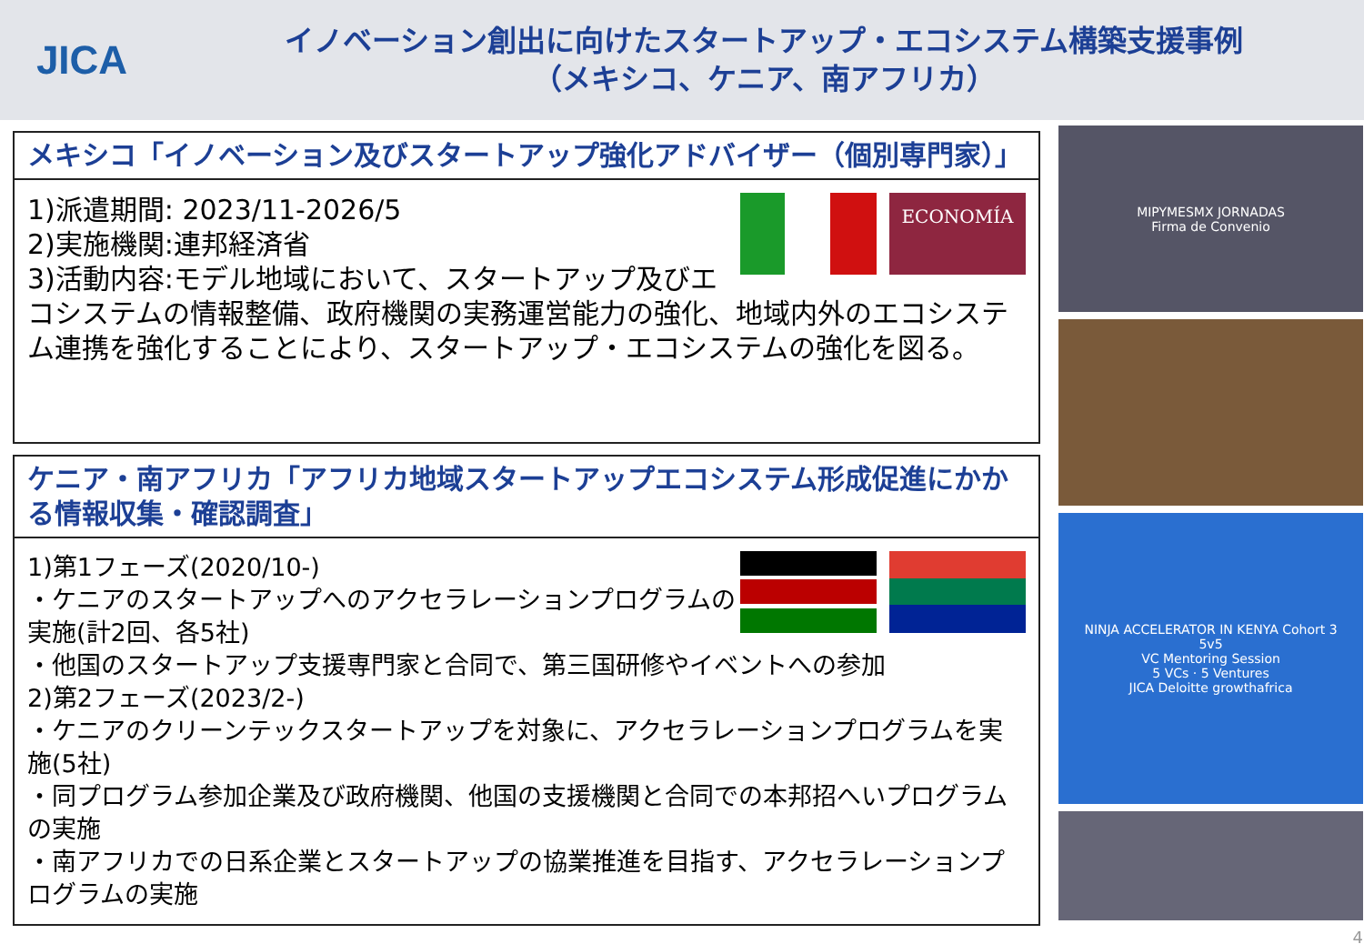JICA
イノベーション創出に向けたスタートアップ・エコシステム構築支援事例
（メキシコ、ケニア、南アフリカ）
メキシコ「イノベーション及びスタートアップ強化アドバイザー（個別専門家）」
ECONOMÍA
1)派遣期間: 2023/11-2026/5
2)実施機関:連邦経済省
3)活動内容:モデル地域において、スタートアップ及びエコシステムの情報整備、政府機関の実務運営能力の強化、地域内外のエコシステム連携を強化することにより、スタートアップ・エコシステムの強化を図る。
ケニア・南アフリカ「アフリカ地域スタートアップエコシステム形成促進にかかる情報収集・確認調査」
1)第1フェーズ(2020/10-)
・ケニアのスタートアップへのアクセラレーションプログラムの実施(計2回、各5社)
・他国のスタートアップ支援専門家と合同で、第三国研修やイベントへの参加
2)第2フェーズ(2023/2-)
・ケニアのクリーンテックスタートアップを対象に、アクセラレーションプログラムを実施(5社)
・同プログラム参加企業及び政府機関、他国の支援機関と合同での本邦招へいプログラムの実施
・南アフリカでの日系企業とスタートアップの協業推進を目指す、アクセラレーションプログラムの実施
MIPYMESMX JORNADAS
Firma de Convenio
NINJA ACCELERATOR IN KENYA Cohort 3
5v5
VC Mentoring Session
5 VCs · 5 Ventures
JICA Deloitte growthafrica
4